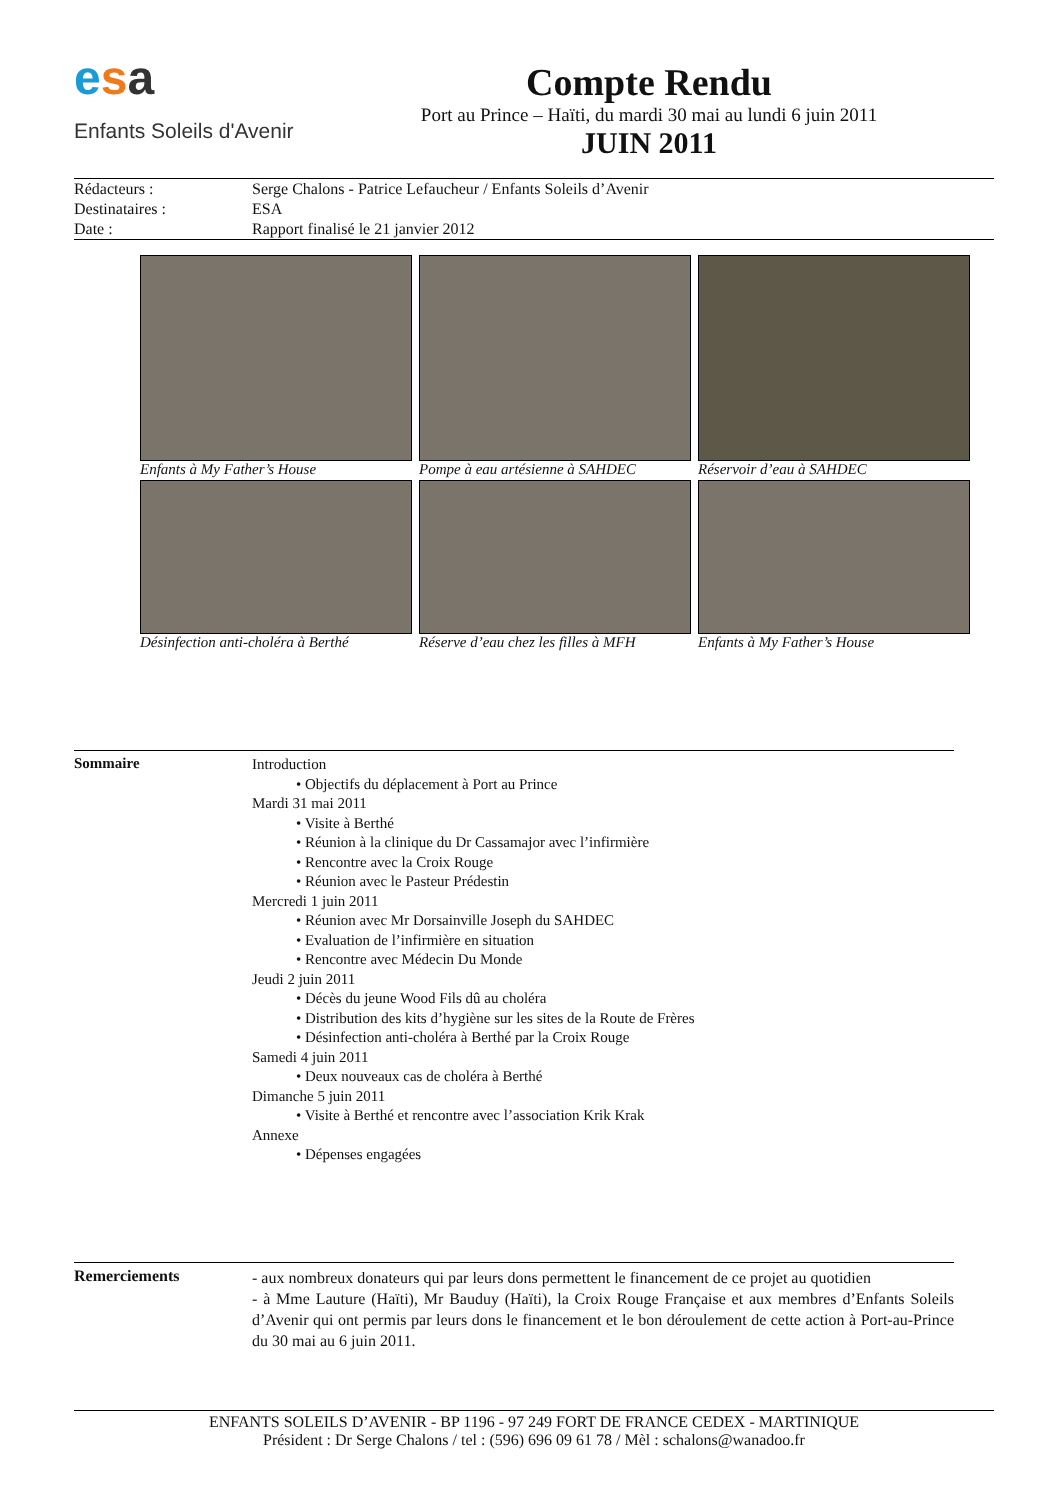esa
Enfants Soleils d'Avenir
Compte Rendu
Port au Prince – Haïti, du mardi 30 mai au lundi 6 juin 2011
JUIN 2011
Rédacteurs : Serge Chalons - Patrice Lefaucheur / Enfants Soleils d’Avenir
Destinataires : ESA
Date : Rapport finalisé le 21 janvier 2012
Enfants à My Father’s House
Pompe à eau artésienne à SAHDEC
Réservoir d’eau à SAHDEC
Désinfection anti-choléra à Berthé
Réserve d’eau chez les filles à MFH
Enfants à My Father’s House
Sommaire
Introduction
• Objectifs du déplacement à Port au Prince
Mardi 31 mai 2011
• Visite à Berthé
• Réunion à la clinique du Dr Cassamajor avec l’infirmière
• Rencontre avec la Croix Rouge
• Réunion avec le Pasteur Prédestin
Mercredi 1 juin 2011
• Réunion avec Mr Dorsainville Joseph du SAHDEC
• Evaluation de l’infirmière en situation
• Rencontre avec Médecin Du Monde
Jeudi 2 juin 2011
• Décès du jeune Wood Fils dû au choléra
• Distribution des kits d’hygiène sur les sites de la Route de Frères
• Désinfection anti-choléra à Berthé par la Croix Rouge
Samedi 4 juin 2011
• Deux nouveaux cas de choléra à Berthé
Dimanche 5 juin 2011
• Visite à Berthé et rencontre avec l’association Krik Krak
Annexe
• Dépenses engagées
Remerciements
- aux nombreux donateurs qui par leurs dons permettent le financement de ce projet au quotidien
- à Mme Lauture (Haïti), Mr Bauduy (Haïti), la Croix Rouge Française et aux membres d’Enfants Soleils d’Avenir qui ont permis par leurs dons le financement et le bon déroulement de cette action à Port-au-Prince du 30 mai au 6 juin 2011.
ENFANTS SOLEILS D’AVENIR - BP 1196 - 97 249 FORT DE FRANCE CEDEX - MARTINIQUE
Président : Dr Serge Chalons / tel : (596) 696 09 61 78 / Mèl : schalons@wanadoo.fr